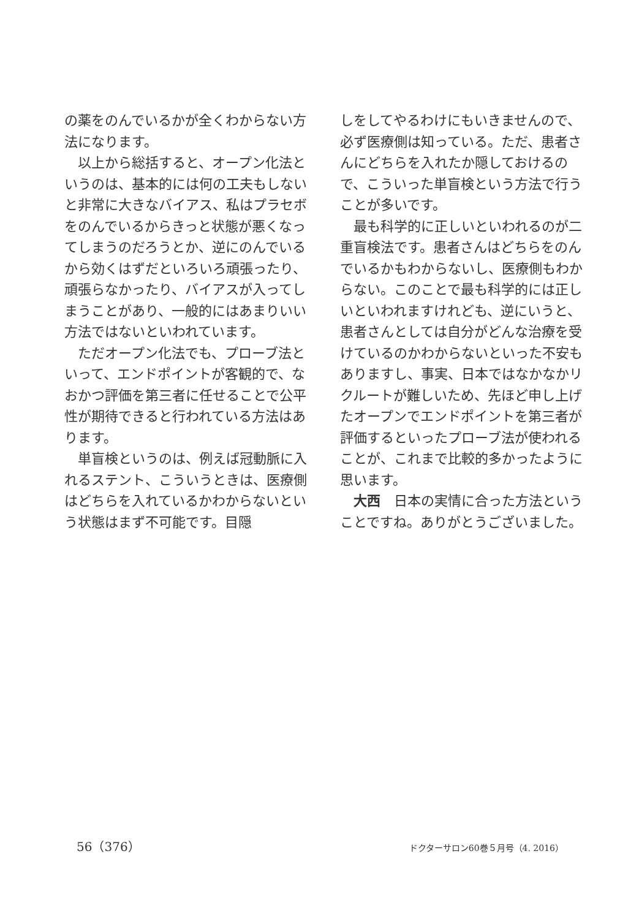の薬をのんでいるかが全くわからない方法になります。
以上から総括すると、オープン化法というのは、基本的には何の工夫もしないと非常に大きなバイアス、私はプラセボをのんでいるからきっと状態が悪くなってしまうのだろうとか、逆にのんでいるから効くはずだといろいろ頑張ったり、頑張らなかったり、バイアスが入ってしまうことがあり、一般的にはあまりいい方法ではないといわれています。
ただオープン化法でも、プローブ法といって、エンドポイントが客観的で、なおかつ評価を第三者に任せることで公平性が期待できると行われている方法はあります。
単盲検というのは、例えば冠動脈に入れるステント、こういうときは、医療側はどちらを入れているかわからないという状態はまず不可能です。目隠
しをしてやるわけにもいきませんので、必ず医療側は知っている。ただ、患者さんにどちらを入れたか隠しておけるので、こういった単盲検という方法で行うことが多いです。
最も科学的に正しいといわれるのが二重盲検法です。患者さんはどちらをのんでいるかもわからないし、医療側もわからない。このことで最も科学的には正しいといわれますけれども、逆にいうと、患者さんとしては自分がどんな治療を受けているのかわからないといった不安もありますし、事実、日本ではなかなかリクルートが難しいため、先ほど申し上げたオープンでエンドポイントを第三者が評価するといったプローブ法が使われることが、これまで比較的多かったように思います。
大西　日本の実情に合った方法ということですね。ありがとうございました。
56（376） ドクターサロン60巻５月号（4. 2016）